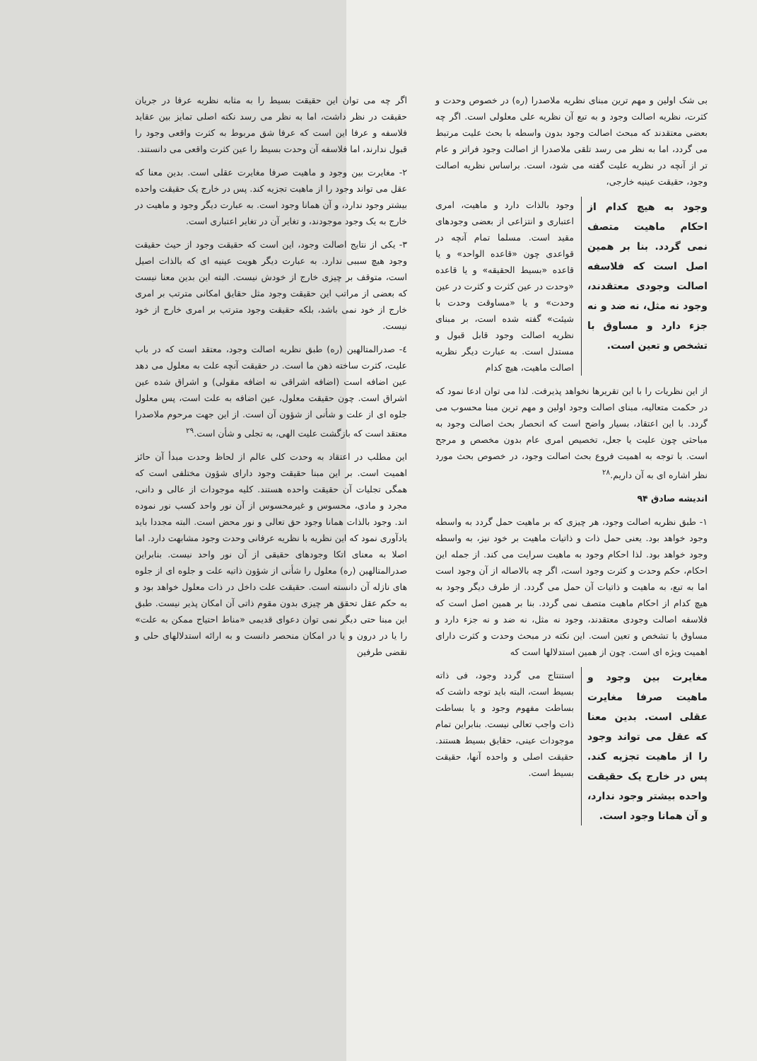بی شک اولین و مهم ترین مبنای نظریه ملاصدرا (ره) در خصوص وحدت و کثرت، نظریه اصالت وجود و به تبع آن نظریه علی معلولی است. اگر چه بعضی معتقدند که مبحث اصالت وجود بدون واسطه با بحث علیت مرتبط می گردد، اما به نظر می رسد تلقی ملاصدرا از اصالت وجود فراتر و عام تر از آنچه در نظریه علیت گفته می شود، است. براساس نظریه اصالت وجود، حقیقت عینیه خارجی،
وجود به هیچ کدام از احکام ماهیت متصف نمی گردد. بنا بر همین اصل است که فلاسفه اصالت وجودی معتقدند، وجود نه مثل، نه ضد و نه جزء دارد و مساوق با تشخص و تعین است.
وجود بالذات دارد و ماهیت، امری اعتباری و انتزاعی از بعضی وجودهای مقید است. مسلما تمام آنچه در قواعدی چون «قاعده الواحد» و یا قاعده «بسیط الحقیقه» و یا قاعده «وحدت در عین کثرت و کثرت در عین وحدت» و یا «مساوقت وحدت با شیئت» گفته شده است، بر مبنای نظریه اصالت وجود قابل قبول و مستدل است. به عبارت دیگر نظریه اصالت ماهیت، هیچ کدام
از این نظریات را با این تقریرها نخواهد پذیرفت. لذا می توان ادعا نمود که در حکمت متعالیه، مبنای اصالت وجود اولین و مهم ترین مبنا محسوب می گردد. با این اعتقاد، بسیار واضح است که انحصار بحث اصالت وجود به مباحثی چون علیت یا جعل، تخصیص امری عام بدون مخصص و مرجح است. با توجه به اهمیت فروع بحث اصالت وجود، در خصوص بحث مورد نظر اشاره ای به آن داریم.<sup>۲۸</sup>
اندیشه صادق ۹۴
۱- طبق نظریه اصالت وجود، هر چیزی که بر ماهیت حمل گردد به واسطه وجود خواهد بود. یعنی حمل ذات و ذاتیات ماهیت بر خود نیز، به واسطه وجود خواهد بود. لذا احکام وجود به ماهیت سرایت می کند. از جمله این احکام، حکم وحدت و کثرت وجود است، اگر چه بالاصاله از آن وجود است اما به تبع، به ماهیت و ذاتیات آن حمل می گردد. از طرف دیگر وجود به هیچ کدام از احکام ماهیت متصف نمی گردد. بنا بر همین اصل است که فلاسفه اصالت وجودی معتقدند، وجود نه مثل، نه ضد و نه جزء دارد و مساوق با تشخص و تعین است. این نکته در مبحث وحدت و کثرت دارای اهمیت ویژه ای است. چون از همین استدلالها است که
مغایرت بین وجود و ماهیت صرفا مغایرت عقلی است. بدین معنا که عقل می تواند وجود را از ماهیت تجزیه کند. پس در خارج یک حقیقت واحده بیشتر وجود ندارد، و آن همانا وجود است.
استنتاج می گردد وجود، فی ذاته بسیط است، البته باید توجه داشت که بساطت مفهوم وجود و یا بساطت ذات واجب تعالی نیست. بنابراین تمام موجودات عینی، حقایق بسیط هستند. حقیقت اصلی و واحده آنها، حقیقت بسیط است.
اگر چه می توان این حقیقت بسیط را به مثابه نظریه عرفا در جریان حقیقت در نظر داشت، اما به نظر می رسد نکته اصلی تمایز بین عقاید فلاسفه و عرفا این است که عرفا شق مربوط به کثرت واقعی وجود را قبول ندارند، اما فلاسفه آن وحدت بسیط را عین کثرت واقعی می دانستند.
۲- مغایرت بین وجود و ماهیت صرفا مغایرت عقلی است. بدین معنا که عقل می تواند وجود را از ماهیت تجزیه کند. پس در خارج یک حقیقت واحده بیشتر وجود ندارد، و آن همانا وجود است. به عبارت دیگر وجود و ماهیت در خارج به یک وجود موجودند، و تغایر آن در تغایر اعتباری است.
۳- یکی از نتایج اصالت وجود، این است که حقیقت وجود از حیث حقیقت وجود هیچ سببی ندارد. به عبارت دیگر هویت عینیه ای که بالذات اصیل است، متوقف بر چیزی خارج از خودش نیست. البته این بدین معنا نیست که بعضی از مراتب این حقیقت وجود مثل حقایق امکانی مترتب بر امری خارج از خود نمی باشد، بلکه حقیقت وجود مترتب بر امری خارج از خود نیست.
٤- صدرالمتالهین (ره) طبق نظریه اصالت وجود، معتقد است که در باب علیت، کثرت ساخته ذهن ما است. در حقیقت آنچه علت به معلول می دهد عین اضافه است (اضافه اشراقی نه اضافه مقولی) و اشراق شده عین اشراق است. چون حقیقت معلول، عین اضافه به علت است، پس معلول جلوه ای از علت و شأنی از شؤون آن است. از این جهت مرحوم ملاصدرا معتقد است که بازگشت علیت الهی، به تجلی و شأن است.<sup>۲۹</sup>
این مطلب در اعتقاد به وحدت کلی عالم از لحاظ وحدت مبدأ آن حائز اهمیت است. بر این مبنا حقیقت وجود دارای شؤون مختلفی است که همگی تجلیات آن حقیقت واحده هستند. کلیه موجودات از عالی و دانی، مجرد و مادی، محسوس و غیرمحسوس از آن نور واحد کسب نور نموده اند. وجود بالذات همانا وجود حق تعالی و نور محض است. البته مجددا باید یادآوری نمود که این نظریه با نظریه عرفانی وحدت وجود مشابهت دارد. اما اصلا به معنای اتکا وجودهای حقیقی از آن نور واحد نیست. بنابراین صدرالمتالهین (ره) معلول را شأنی از شؤون ذاتیه علت و جلوه ای از جلوه های نازله آن دانسته است. حقیقت علت داخل در ذات معلول خواهد بود و به حکم عقل تحقق هر چیزی بدون مقوم ذاتی آن امکان پذیر نیست. طبق این مبنا حتی دیگر نمی توان دعوای قدیمی «مناط احتیاج ممکن به علت» را یا در درون و یا در امکان منحصر دانست و به ارائه استدلالهای حلی و نقضی طرفین